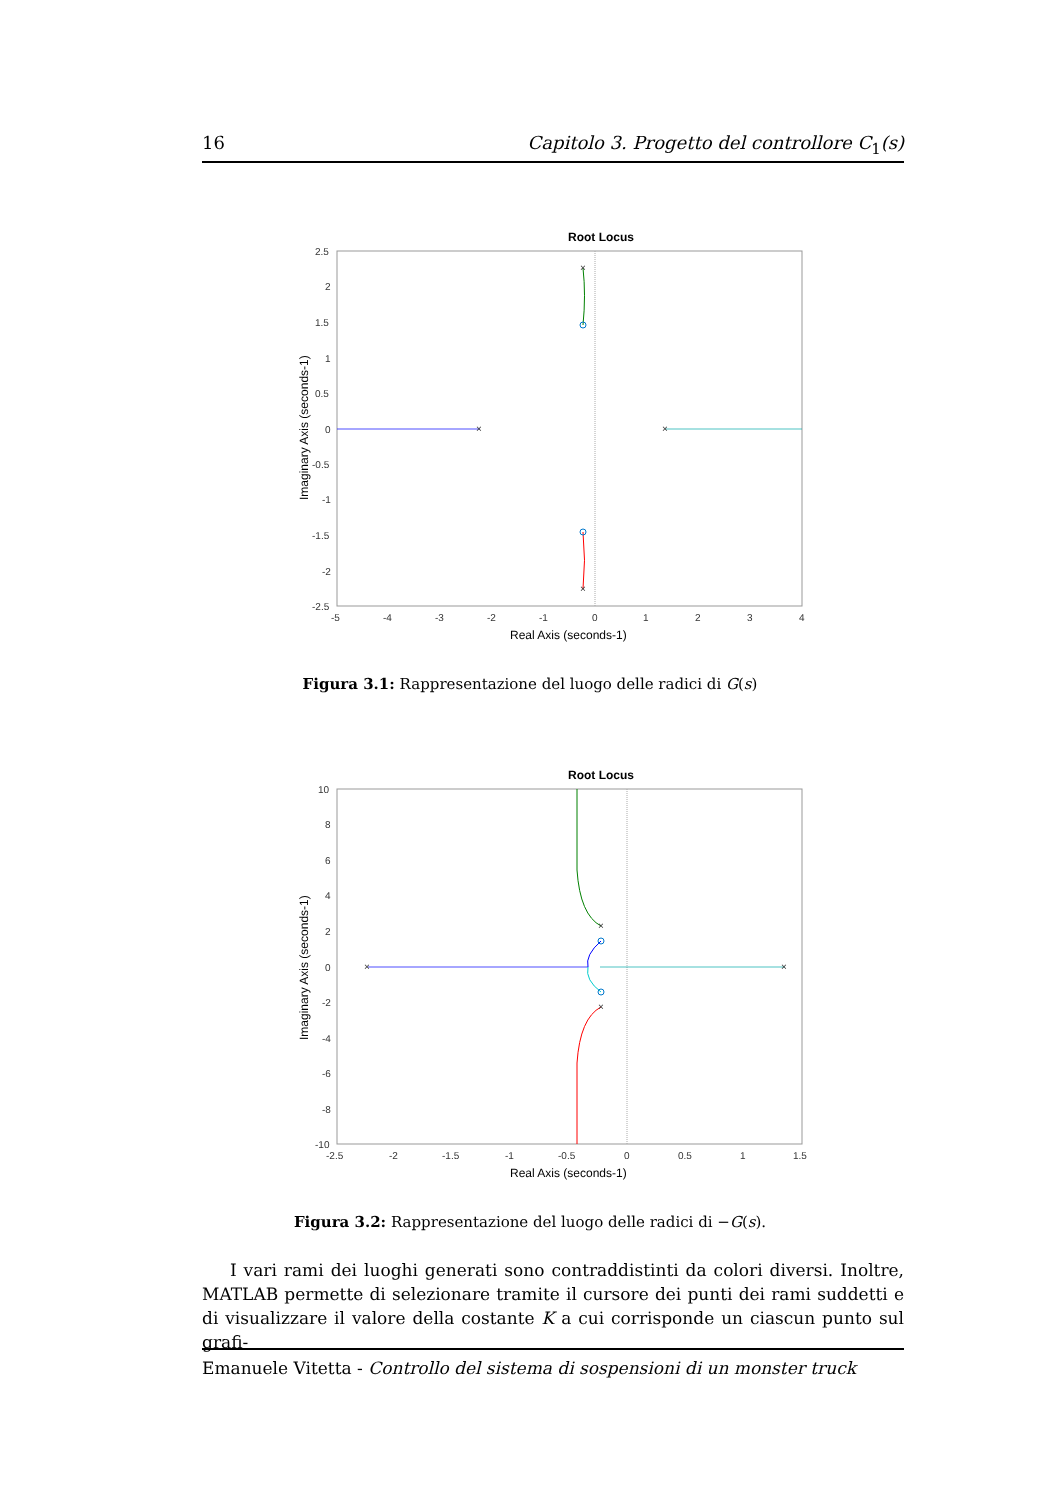16 Capitolo 3. Progetto del controllore C<sub>1</sub>(s)
Root Locus
×
×
×
×
2.5
2
1.5
1
0.5
0
-0.5
-1
-1.5
-2
-2.5
-5
-4
-3
-2
-1
0
1
2
3
4
Real Axis (seconds-1)
Imaginary Axis (seconds-1)
Figura 3.1: Rappresentazione del luogo delle radici di G(s)
Root Locus
×
×
×
×
10
8
6
4
2
0
-2
-4
-6
-8
-10
-2.5
-2
-1.5
-1
-0.5
0
0.5
1
1.5
Real Axis (seconds-1)
Imaginary Axis (seconds-1)
Figura 3.2: Rappresentazione del luogo delle radici di −G(s).
I vari rami dei luoghi generati sono contraddistinti da colori diversi. Inoltre, MATLAB permette di selezionare tramite il cursore dei punti dei rami suddetti e di visualizzare il valore della costante K a cui corrisponde un ciascun punto sul grafi-
Emanuele Vitetta - Controllo del sistema di sospensioni di un monster truck